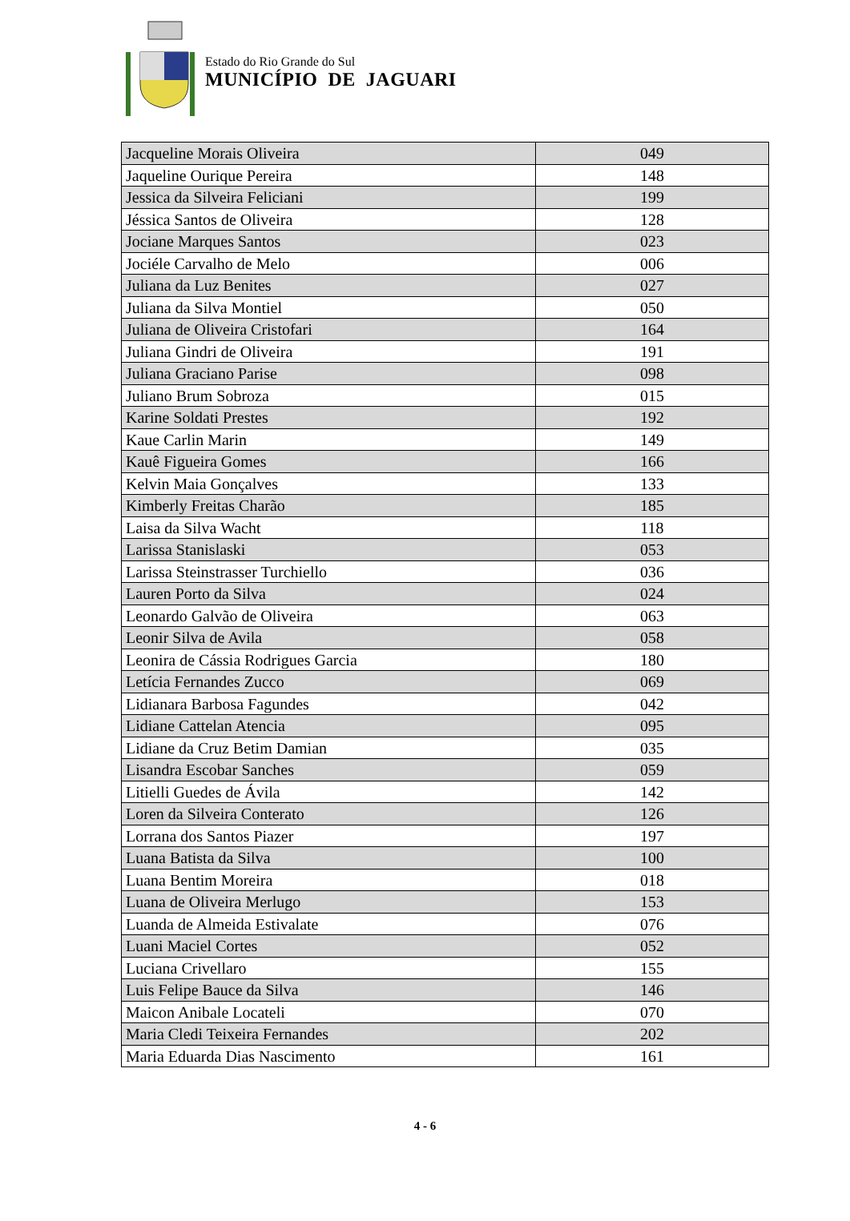Estado do Rio Grande do Sul
MUNICÍPIO DE JAGUARI
| Jacqueline Morais Oliveira | 049 |
| Jaqueline Ourique Pereira | 148 |
| Jessica da Silveira Feliciani | 199 |
| Jéssica Santos de Oliveira | 128 |
| Jociane Marques Santos | 023 |
| Jociéle Carvalho de Melo | 006 |
| Juliana da Luz Benites | 027 |
| Juliana da Silva Montiel | 050 |
| Juliana de Oliveira Cristofari | 164 |
| Juliana Gindri de Oliveira | 191 |
| Juliana Graciano Parise | 098 |
| Juliano Brum Sobroza | 015 |
| Karine Soldati Prestes | 192 |
| Kaue Carlin Marin | 149 |
| Kauê Figueira Gomes | 166 |
| Kelvin Maia Gonçalves | 133 |
| Kimberly Freitas Charão | 185 |
| Laisa da Silva Wacht | 118 |
| Larissa Stanislaski | 053 |
| Larissa Steinstrasser Turchiello | 036 |
| Lauren Porto da Silva | 024 |
| Leonardo Galvão de Oliveira | 063 |
| Leonir Silva de Avila | 058 |
| Leonira de Cássia Rodrigues Garcia | 180 |
| Letícia Fernandes Zucco | 069 |
| Lidianara Barbosa Fagundes | 042 |
| Lidiane Cattelan Atencia | 095 |
| Lidiane da Cruz Betim Damian | 035 |
| Lisandra Escobar Sanches | 059 |
| Litielli Guedes de Ávila | 142 |
| Loren da Silveira Conterato | 126 |
| Lorrana dos Santos Piazer | 197 |
| Luana Batista da Silva | 100 |
| Luana Bentim Moreira | 018 |
| Luana de Oliveira Merlugo | 153 |
| Luanda de Almeida Estivalate | 076 |
| Luani Maciel Cortes | 052 |
| Luciana Crivellaro | 155 |
| Luis Felipe Bauce da Silva | 146 |
| Maicon Anibale Locateli | 070 |
| Maria Cledi Teixeira Fernandes | 202 |
| Maria Eduarda Dias Nascimento | 161 |
4 - 6